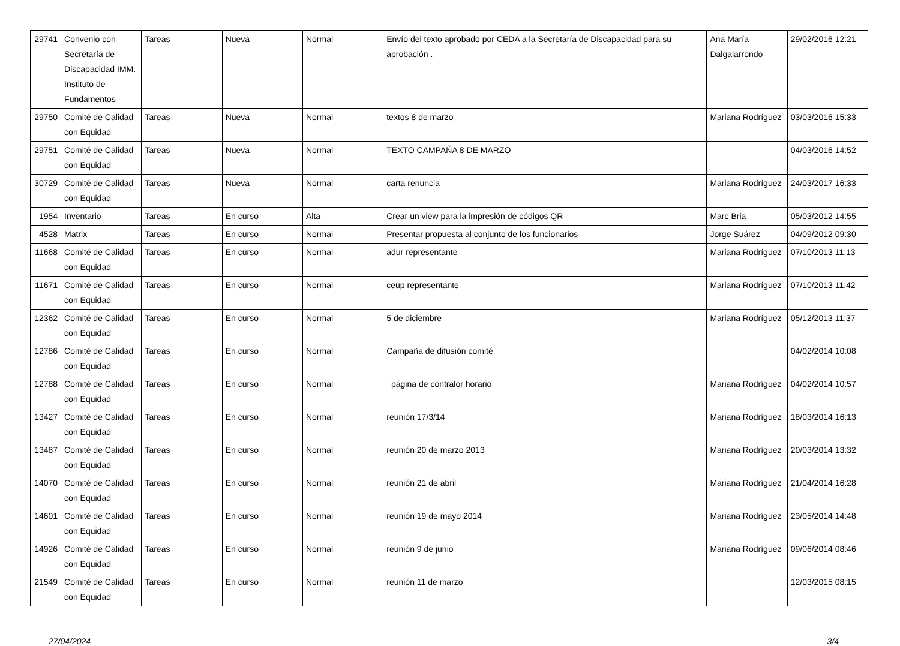| 29741 | Convenio con Secretaría de Discapacidad IMM. Instituto de Fundamentos | Tareas | Nueva | Normal | Envío del texto aprobado por CEDA a la Secretaría de Discapacidad para su aprobación . | Ana María Dalgalarrondo | 29/02/2016 12:21 |
| 29750 | Comité de Calidad con Equidad | Tareas | Nueva | Normal | textos 8 de marzo | Mariana Rodríguez | 03/03/2016 15:33 |
| 29751 | Comité de Calidad con Equidad | Tareas | Nueva | Normal | TEXTO CAMPAÑA 8 DE MARZO | | 04/03/2016 14:52 |
| 30729 | Comité de Calidad con Equidad | Tareas | Nueva | Normal | carta renuncia | Mariana Rodríguez | 24/03/2017 16:33 |
| 1954 | Inventario | Tareas | En curso | Alta | Crear un view para la impresión de códigos QR | Marc Bria | 05/03/2012 14:55 |
| 4528 | Matrix | Tareas | En curso | Normal | Presentar propuesta al conjunto de los funcionarios | Jorge Suárez | 04/09/2012 09:30 |
| 11668 | Comité de Calidad con Equidad | Tareas | En curso | Normal | adur representante | Mariana Rodríguez | 07/10/2013 11:13 |
| 11671 | Comité de Calidad con Equidad | Tareas | En curso | Normal | ceup representante | Mariana Rodríguez | 07/10/2013 11:42 |
| 12362 | Comité de Calidad con Equidad | Tareas | En curso | Normal | 5 de diciembre | Mariana Rodríguez | 05/12/2013 11:37 |
| 12786 | Comité de Calidad con Equidad | Tareas | En curso | Normal | Campaña de difusión comité | | 04/02/2014 10:08 |
| 12788 | Comité de Calidad con Equidad | Tareas | En curso | Normal | página de contralor horario | Mariana Rodríguez | 04/02/2014 10:57 |
| 13427 | Comité de Calidad con Equidad | Tareas | En curso | Normal | reunión 17/3/14 | Mariana Rodríguez | 18/03/2014 16:13 |
| 13487 | Comité de Calidad con Equidad | Tareas | En curso | Normal | reunión 20 de marzo 2013 | Mariana Rodríguez | 20/03/2014 13:32 |
| 14070 | Comité de Calidad con Equidad | Tareas | En curso | Normal | reunión 21 de abril | Mariana Rodríguez | 21/04/2014 16:28 |
| 14601 | Comité de Calidad con Equidad | Tareas | En curso | Normal | reunión 19 de mayo 2014 | Mariana Rodríguez | 23/05/2014 14:48 |
| 14926 | Comité de Calidad con Equidad | Tareas | En curso | Normal | reunión 9 de junio | Mariana Rodríguez | 09/06/2014 08:46 |
| 21549 | Comité de Calidad con Equidad | Tareas | En curso | Normal | reunión 11 de marzo | | 12/03/2015 08:15 |
27/04/2024 3/4